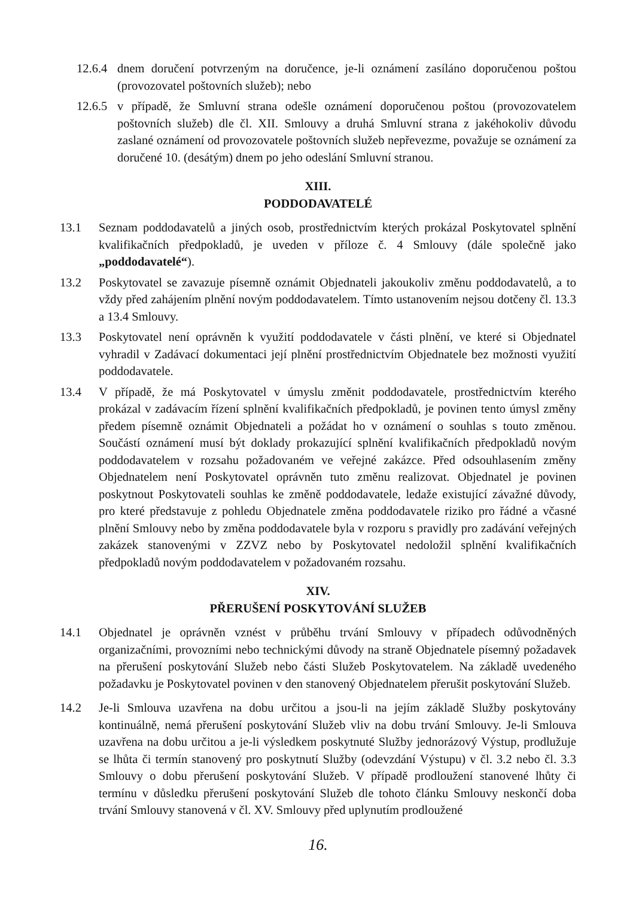12.6.4 dnem doručení potvrzeným na doručence, je-li oznámení zasíláno doporučenou poštou (provozovatel poštovních služeb); nebo
12.6.5 v případě, že Smluvní strana odešle oznámení doporučenou poštou (provozovatelem poštovních služeb) dle čl. XII. Smlouvy a druhá Smluvní strana z jakéhokoliv důvodu zaslané oznámení od provozovatele poštovních služeb nepřevezme, považuje se oznámení za doručené 10. (desátým) dnem po jeho odeslání Smluvní stranou.
XIII.
PODDODAVATELÉ
13.1 Seznam poddodavatelů a jiných osob, prostřednictvím kterých prokázal Poskytovatel splnění kvalifikačních předpokladů, je uveden v příloze č. 4 Smlouvy (dále společně jako „poddodavatelé“).
13.2 Poskytovatel se zavazuje písemně oznámit Objednateli jakoukoliv změnu poddodavatelů, a to vždy před zahájením plnění novým poddodavatelem. Tímto ustanovením nejsou dotčeny čl. 13.3 a 13.4 Smlouvy.
13.3 Poskytovatel není oprávněn k využití poddodavatele v části plnění, ve které si Objednatel vyhradil v Zadávací dokumentaci její plnění prostřednictvím Objednatele bez možnosti využití poddodavatele.
13.4 V případě, že má Poskytovatel v úmyslu změnit poddodavatele, prostřednictvím kterého prokázal v zadávacím řízení splnění kvalifikačních předpokladů, je povinen tento úmysl změny předem písemně oznámit Objednateli a požádat ho v oznámení o souhlas s touto změnou. Součástí oznámení musí být doklady prokazující splnění kvalifikačních předpokladů novým poddodavatelem v rozsahu požadovaném ve veřejné zakázce. Před odsouhlasením změny Objednatelem není Poskytovatel oprávněn tuto změnu realizovat. Objednatel je povinen poskytnout Poskytovateli souhlas ke změně poddodavatele, ledaže existující závažné důvody, pro které představuje z pohledu Objednatele změna poddodavatele riziko pro řádné a včasné plnění Smlouvy nebo by změna poddodavatele byla v rozporu s pravidly pro zadávání veřejných zakázek stanovenými v ZZVZ nebo by Poskytovatel nedoložil splnění kvalifikačních předpokladů novým poddodavatelem v požadovaném rozsahu.
XIV.
PŘERUŠENÍ POSKYTOVÁNÍ SLUŽEB
14.1 Objednatel je oprávněn vznést v průběhu trvání Smlouvy v případech odůvodněných organizačními, provozními nebo technickými důvody na straně Objednatele písemný požadavek na přerušení poskytování Služeb nebo části Služeb Poskytovatelem. Na základě uvedeného požadavku je Poskytovatel povinen v den stanovený Objednatelem přerušit poskytování Služeb.
14.2 Je-li Smlouva uzavřena na dobu určitou a jsou-li na jejím základě Služby poskytovány kontinuálně, nemá přerušení poskytování Služeb vliv na dobu trvání Smlouvy. Je-li Smlouva uzavřena na dobu určitou a je-li výsledkem poskytnuté Služby jednorázový Výstup, prodlužuje se lhůta či termín stanovený pro poskytnutí Služby (odevzdání Výstupu) v čl. 3.2 nebo čl. 3.3 Smlouvy o dobu přerušení poskytování Služeb. V případě prodloužení stanovené lhůty či termínu v důsledku přerušení poskytování Služeb dle tohoto článku Smlouvy neskončí doba trvání Smlouvy stanovená v čl. XV. Smlouvy před uplynutím prodloužené
16.